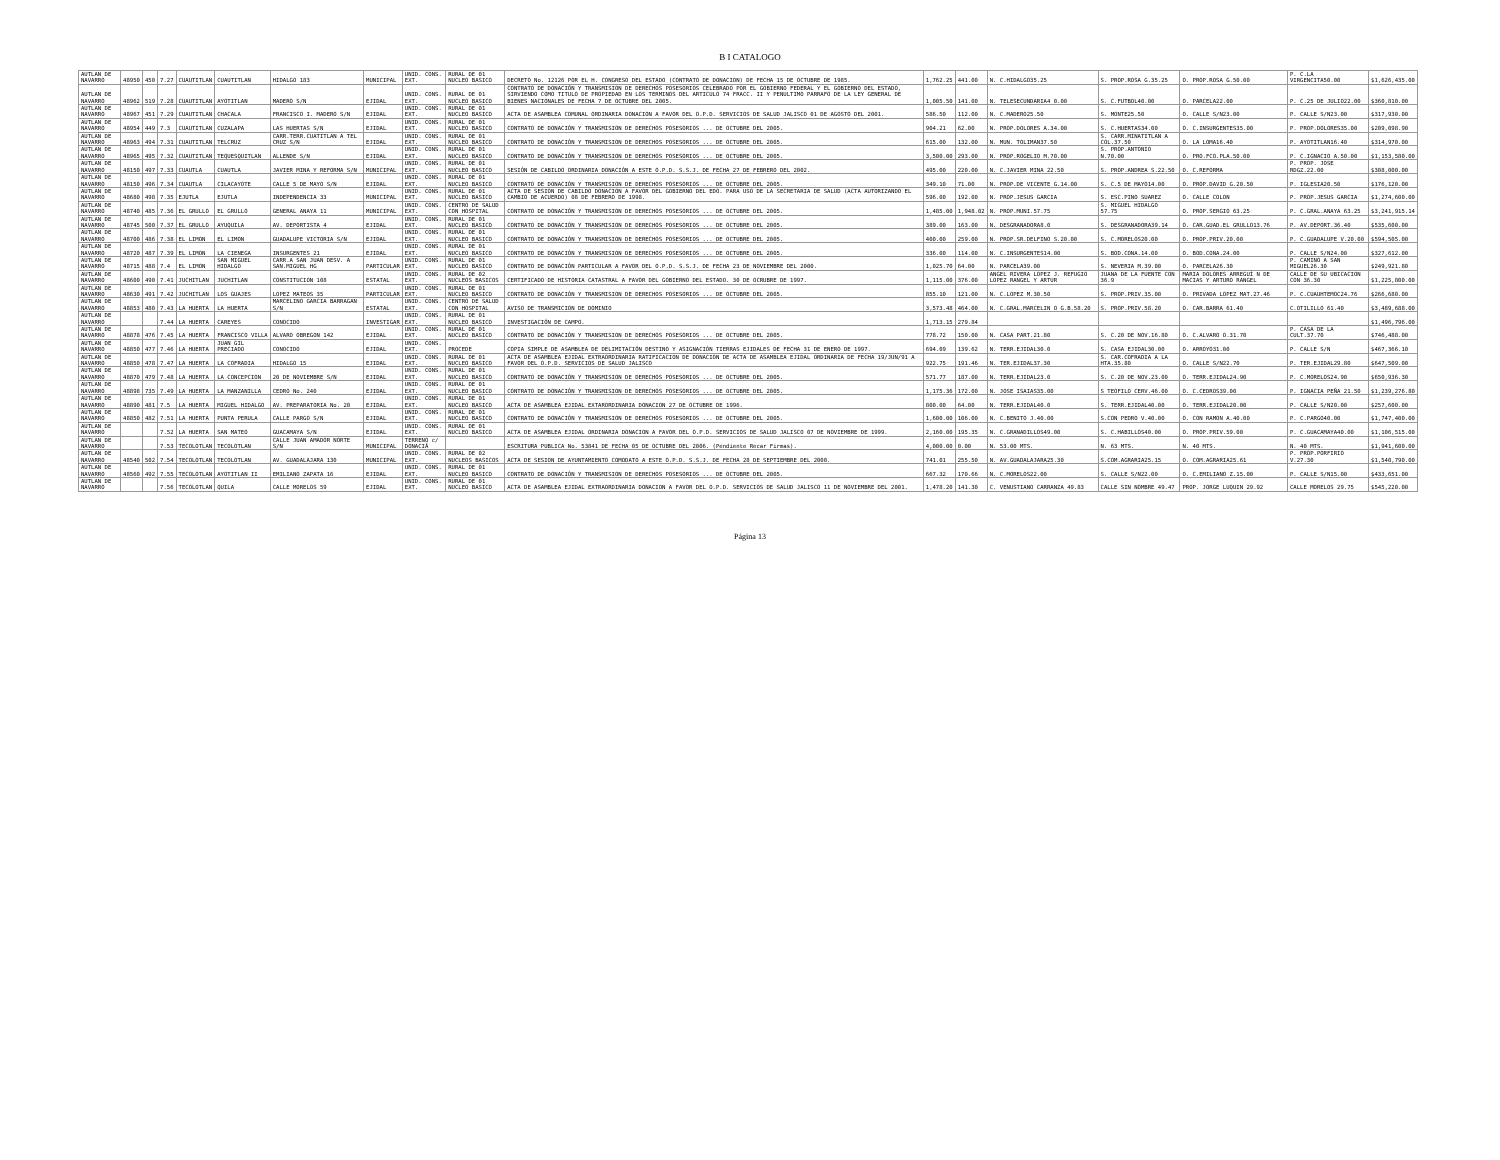B I CATALOGO
| AUTLAN DE NAVARRO | 48950 | 450 | 7.27 | CUAUTITLAN | CUAUTITLAN | HIDALGO 183 | MUNICIPAL | UNID. CONS. EXT. | RURAL DE 01 NUCLEO BASICO | DECRETO No. 12126 POR EL H. CONGRESO DEL ESTADO (CONTRATO DE DONACION) DE FECHA 15 DE OCTUBRE DE 1985. | 1,762.25 | 441.00 | N. C.HIDALGO35.25 | S. PROP.ROSA G.35.25 | O. PROP.ROSA G.50.00 | P. C.LA VIRGENCITA50.00 | $1,626,435.00 |
| AUTLAN DE NAVARRO | 48962 | 519 | 7.28 | CUAUTITLAN | AYOTITLAN | MADERO S/N | EJIDAL | UNID. CONS. EXT. | RURAL DE 01 NUCLEO BASICO | CONTRATO DE DONACIÓN Y TRANSMISION DE DERECHOS POSESORIOS CELEBRADO POR EL GOBIERNO FEDERAL Y EL GOBIERNO DEL ESTADO, SIRVIENDO COMO TITULO DE PROPIEDAD EN LOS TERMINOS DEL ARTICULO 74 FRACC. II Y PENULTIMO PARRAFO DE LA LEY GENERAL DE BIENES NACIONALES DE FECHA 7 DE OCTUBRE DEL 2005. | 1,005.50 | 141.00 | N. TELESECUNDARIA4 0.00 | S. C.FUTBOL40.00 | O. PARCELA22.00 | P. C.25 DE JULIO22.00 | $360,810.00 |
| AUTLAN DE NAVARRO | 48967 | 451 | 7.29 | CUAUTITLAN | CHACALA | FRANCISCO I. MADERO S/N | EJIDAL | UNID. CONS. EXT. | RURAL DE 01 NUCLEO BASICO | ACTA DE ASAMBLEA COMUNAL ORDINARIA DONACION A FAVOR DEL O.P.D. SERVICIOS DE SALUD JALISCO 01 DE AGOSTO DEL 2001. | 586.50 | 112.00 | N. C.MADERO25.50 | S. MONTE25.50 | O. CALLE S/N23.00 | P. CALLE S/N23.00 | $317,930.00 |
| AUTLAN DE NAVARRO | 48954 | 449 | 7.3 | CUAUTITLAN | CUZALAPA | LAS HUERTAS S/N | EJIDAL | UNID. CONS. EXT. | RURAL DE 01 NUCLEO BASICO | CONTRATO DE DONACIÓN Y TRANSMISION DE DERECHOS POSESORIOS ... DE OCTUBRE DEL 2005. | 904.21 | 62.00 | N. PROP.DOLORES A.34.00 | S. C.HUERTAS34.00 | O. C.INSURGENTES35.00 | P. PROP.DOLORES35.00 | $209,098.90 |
| AUTLAN DE NAVARRO | 48963 | 494 | 7.31 | CUAUTITLAN | TELCRUZ | CARR.TERR.CUATITLAN A TEL CRUZ S/N | EJIDAL | UNID. CONS. EXT. | RURAL DE 01 NUCLEO BASICO | CONTRATO DE DONACIÓN Y TRANSMISION DE DERECHOS POSESORIOS ... DE OCTUBRE DEL 2005. | 615.00 | 132.00 | N. MUN. TOLIMAN37.50 | S. CARR.MINATITLAN A COL.37.50 | O. LA LOMA16.40 | P. AYOTITLAN16.40 | $314,970.00 |
| AUTLAN DE NAVARRO | 48965 | 495 | 7.32 | CUAUTITLAN | TEQUESQUITLAN | ALLENDE S/N | EJIDAL | UNID. CONS. EXT. | RURAL DE 01 NUCLEO BASICO | CONTRATO DE DONACIÓN Y TRANSMISION DE DERECHOS POSESORIOS ... DE OCTUBRE DEL 2005. | 3,500.00 | 293.00 | N. PROP.ROGELIO M.70.00 | S. PROP.ANTONIO N.70.00 | O. PRO.FCO.PLA.50.00 | P. C.IGNACIO A.50.00 | $1,153,580.00 |
| AUTLAN DE NAVARRO | 48150 | 497 | 7.33 | CUAUTLA | CUAUTLA | JAVIER MINA Y REFORMA S/N | MUNICIPAL | UNID. CONS. EXT. | RURAL DE 01 NUCLEO BASICO | SESIÓN DE CABILDO ORDINARIA DONACIÓN A ESTE O.P.D. S.S.J. DE FECHA 27 DE FEBRERO DEL 2002. | 495.00 | 220.00 | N. C.JAVIER MINA 22.50 | S. PROP.ANDREA S.22.50 | O. C.REFORMA | P. PROP. JOSE RDGZ.22.00 | $308,000.00 |
| AUTLAN DE NAVARRO | 48150 | 496 | 7.34 | CUAUTLA | CILACAYOTE | CALLE 5 DE MAYO S/N | EJIDAL | UNID. CONS. EXT. | RURAL DE 01 NUCLEO BASICO | CONTRATO DE DONACIÓN Y TRANSMISION DE DERECHOS POSESORIOS ... DE OCTUBRE DEL 2005. | 349.10 | 71.00 | N. PROP.DE VICENTE G.14.00 | S. C.5 DE MAYO14.00 | O. PROP.DAVID G.20.50 | P. IGLESIA20.50 | $176,120.00 |
| AUTLAN DE NAVARRO | 48680 | 498 | 7.35 | EJUTLA | EJUTLA | INDEPENDENCIA 33 | MUNICIPAL | UNID. CONS. EXT. | RURAL DE 01 NUCLEO BASICO | ACTA DE SESION DE CABILDO DONACION A FAVOR DEL GOBIERNO DEL EDO. PARA USO DE LA SECRETARIA DE SALUD (ACTA AUTORIZANDO EL CAMBIO DE ACUERDO) 08 DE FEBRERO DE 1998. | 596.00 | 192.00 | N. PROP.JESUS GARCIA | S. ESC.PINO SUAREZ | O. CALLE COLON | P. PROP.JESUS GARCIA | $1,274,600.00 |
| AUTLAN DE NAVARRO | 48740 | 485 | 7.36 | EL GRULLO | EL GRULLO | GENERAL ANAYA 11 | MUNICIPAL | UNID. CONS. EXT. | CENTRO DE SALUD CON HOSPITAL | CONTRATO DE DONACIÓN Y TRANSMISION DE DERECHOS POSESORIOS ... DE OCTUBRE DEL 2005. | 1,485.00 | 1,948.02 | N. PROP.MUNI.57.75 | S. MIGUEL HIDALGO 57.75 | O. PROP.SERGIO 63.25 | P. C.GRAL.ANAYA 63.25 | $3,241,915.14 |
| AUTLAN DE NAVARRO | 48745 | 500 | 7.37 | EL GRULLO | AYUQUILA | AV. DEPORTISTA 4 | EJIDAL | UNID. CONS. EXT. | RURAL DE 01 NUCLEO BASICO | CONTRATO DE DONACIÓN Y TRANSMISION DE DERECHOS POSESORIOS ... DE OCTUBRE DEL 2005. | 389.00 | 163.00 | N. DESGRANADORA8.0 | S. DESGRANADORA39.14 | O. CAR.GUAD.EL GRULLO13.76 | P. AV.DEPORT.36.40 | $535,600.00 |
| AUTLAN DE NAVARRO | 48700 | 486 | 7.38 | EL LIMON | EL LIMON | GUADALUPE VICTORIA S/N | EJIDAL | UNID. CONS. EXT. | RURAL DE 01 NUCLEO BASICO | CONTRATO DE DONACIÓN Y TRANSMISION DE DERECHOS POSESORIOS ... DE OCTUBRE DEL 2005. | 400.00 | 259.00 | N. PROP.SR.DELFINO S.20.00 | S. C.MORELOS20.00 | O. PROP.PRIV.20.00 | P. C.GUADALUPE V.20.00 | $594,505.00 |
| AUTLAN DE NAVARRO | 48720 | 487 | 7.39 | EL LIMON | LA CIENEGA | INSURGENTES 21 | EJIDAL | UNID. CONS. EXT. | RURAL DE 01 NUCLEO BASICO | CONTRATO DE DONACIÓN Y TRANSMISION DE DERECHOS POSESORIOS ... DE OCTUBRE DEL 2005. | 336.00 | 114.00 | N. C.INSURGENTES14.00 | S. BOD.CONA.14.00 | O. BOD.CONA.24.00 | P. CALLE S/N24.00 | $327,612.00 |
| AUTLAN DE NAVARRO | 48715 | 488 | 7.4 | EL LIMON | SAN MIGUEL HIDALGO | CARR.A SAN JUAN DESV. A SAN.MIGUEL HG | PARTICULAR | UNID. CONS. EXT. | RURAL DE 01 NUCLEO BASICO | CONTRATO DE DONACIÓN PARTICULAR A FAVOR DEL O.P.D. S.S.J. DE FECHA 23 DE NOVIEMBRE DEL 2000. | 1,025.70 | 64.00 | N. PARCELA39.00 | S. NEVERIA M.39.00 | O. PARCELA26.30 | P. CAMINO A SAN MIGUEL26.30 | $249,921.80 |
| AUTLAN DE NAVARRO | 48600 | 490 | 7.41 | JUCHITLAN | JUCHITLAN | CONSTITUCION 108 | ESTATAL | UNID. CONS. EXT. | RURAL DE 02 NUCLEOS BASICOS | CERTIFICADO DE HISTORIA CATASTRAL A FAVOR DEL GOBIERNO DEL ESTADO. 30 DE OCRUBRE DE 1997. | 1,115.00 | 376.00 | ANGEL RIVERA LOPEZ J. REFUGIO LOPEZ RANGEL Y ARTUR | JUANA DE LA FUENTE CON 36.9 | MARIA DOLORES ARREGUÍ N DE MACIAS Y ARTURO RANGEL | CALLE DE SU UBICACION CON 36.30 | $1,225,800.00 |
| AUTLAN DE NAVARRO | 48630 | 491 | 7.42 | JUCHITLAN | LOS GUAJES | LOPEZ MATEOS 35 | PARTICULAR | UNID. CONS. EXT. | RURAL DE 01 NUCLEO BASICO | CONTRATO DE DONACIÓN Y TRANSMISION DE DERECHOS POSESORIOS ... DE OCTUBRE DEL 2005. | 855.10 | 121.00 | N. C.LOPEZ M.30.50 | S. PROP.PRIV.35.00 | O. PRIVADA LOPEZ MAT.27.46 | P. C.CUAUHTEMOC24.76 | $266,680.00 |
| AUTLAN DE NAVARRO | 48853 | 480 | 7.43 | LA HUERTA | LA HUERTA | MARCELINO GARCIA BARRAGAN S/N | ESTATAL | UNID. CONS. EXT. | CENTRO DE SALUD CON HOSPITAL | AVISO DE TRANSMICION DE DOMINIO | 3,573.48 | 464.00 | N. C.GRAL.MARCELIN O G.B.58.20 | S. PROP.PRIV.58.20 | O. CAR.BARRA 61.40 | C.OTILILLO 61.40 | $3,489,688.00 |
| AUTLAN DE NAVARRO | | | 7.44 | LA HUERTA | CAREYES | CONOCIDO | INVESTIGAR | UNID. CONS. EXT. | RURAL DE 01 NUCLEO BASICO | INVESTIGACIÓN DE CAMPO. | 1,713.15 | 279.84 | | | | | $1,496,796.00 |
| AUTLAN DE NAVARRO | 48878 | 476 | 7.45 | LA HUERTA | FRANCISCO VILLA | ALVARO OBREGON 142 | EJIDAL | UNID. CONS. EXT. | RURAL DE 01 NUCLEO BASICO | CONTRATO DE DONACIÓN Y TRANSMISION DE DERECHOS POSESORIOS ... DE OCTUBRE DEL 2005. | 778.72 | 150.00 | N. CASA PART.21.80 | S. C.20 DE NOV.16.80 | O. C.ALVARO O.31.70 | P. CASA DE LA CULT.37.70 | $746,488.00 |
| AUTLAN DE NAVARRO | 48850 | 477 | 7.46 | LA HUERTA | JUAN GIL PRECIADO | CONOCIDO | EJIDAL | UNID. CONS. EXT. | PROCEDE | COPIA SIMPLE DE ASAMBLEA DE DELIMITACIÓN DESTINO Y ASIGNACIÓN TIERRAS EJIDALES DE FECHA 31 DE ENERO DE 1997. | 694.09 | 139.62 | N. TERR.EJIDAL30.0 | S. CASA EJIDAL30.00 | O. ARROYO31.00 | P. CALLE S/N | $467,366.10 |
| AUTLAN DE NAVARRO | 48850 | 478 | 7.47 | LA HUERTA | LA COFRADIA | HIDALGO 15 | EJIDAL | UNID. CONS. EXT. | RURAL DE 01 NUCLEO BASICO | ACTA DE ASAMBLEA EJIDAL EXTRAORDINARIA RATIFICACION DE DONACION DE ACTA DE ASAMBLEA EJIDAL ORDINARIA DE FECHA 19/JUN/91 A FAVOR DEL O.P.D. SERVICIOS DE SALUD JALISCO | 922.75 | 191.46 | N. TER.EJIDAL37.30 | S. CAR.COFRADIA A LA HTA.35.80 | O. CALLE S/N22.70 | P. TER.EJIDAL29.80 | $647,509.00 |
| AUTLAN DE NAVARRO | 48870 | 479 | 7.48 | LA HUERTA | LA CONCEPCION | 20 DE NOVIEMBRE S/N | EJIDAL | UNID. CONS. EXT. | RURAL DE 01 NUCLEO BASICO | CONTRATO DE DONACIÓN Y TRANSMISION DE DERECHOS POSESORIOS ... DE OCTUBRE DEL 2005. | 571.77 | 187.00 | N. TERR.EJIDAL23.0 | S. C.20 DE NOV.23.00 | O. TERR.EJIDAL24.90 | P. C.MORELOS24.90 | $650,936.30 |
| AUTLAN DE NAVARRO | 48898 | 735 | 7.49 | LA HUERTA | LA MANZANILLA | CEDRO No. 240 | EJIDAL | UNID. CONS. EXT. | RURAL DE 01 NUCLEO BASICO | CONTRATO DE DONACIÓN Y TRANSMISION DE DERECHOS POSESORIOS ... DE OCTUBRE DEL 2005. | 1,175.36 | 172.00 | N. JOSE ISAIAS35.00 | S TEOFILO CERV.46.00 | O. C.CEDROS39.00 | P. IGNACIA PEÑA 21.50 | $1,239,276.80 |
| AUTLAN DE NAVARRO | 48890 | 481 | 7.5 | LA HUERTA | MIGUEL HIDALGO | AV. PREPARATORIA No. 20 | EJIDAL | UNID. CONS. EXT. | RURAL DE 01 NUCLEO BASICO | ACTA DE ASAMBLEA EJIDAL EXTARORDINARIA DONACION 27 DE OCTUBRE DE 1996. | 800.00 | 64.00 | N. TERR.EJIDAL40.0 | S. TERR.EJIDAL40.00 | O. TERR.EJIDAL20.00 | P. CALLE S/N20.00 | $257,600.00 |
| AUTLAN DE NAVARRO | 48850 | 482 | 7.51 | LA HUERTA | PUNTA PERULA | CALLE PARGO S/N | EJIDAL | UNID. CONS. EXT. | RURAL DE 01 NUCLEO BASICO | CONTRATO DE DONACIÓN Y TRANSMISION DE DERECHOS POSESORIOS ... DE OCTUBRE DEL 2005. | 1,600.00 | 106.00 | N. C.BENITO J.40.00 | S.CON PEDRO V.40.00 | O. CON RAMON A.40.00 | P. C.PARGO40.00 | $1,747,400.00 |
| AUTLAN DE NAVARRO | | | 7.52 | LA HUERTA | SAN MATEO | GUACAMAYA S/N | EJIDAL | UNID. CONS. EXT. | RURAL DE 01 NUCLEO BASICO | ACTA DE ASAMBLEA EJIDAL ORDINARIA DONACION A FAVOR DEL O.P.D. SERVICIOS DE SALUD JALISCO 07 DE NOVIEMBRE DE 1999. | 2,160.00 | 195.35 | N. C.GRANADILLOS49.00 | S. C.HABILLOS40.00 | O. PROP.PRIV.59.00 | P. C.GUACAMAYA40.00 | $1,106,515.00 |
| AUTLAN DE NAVARRO | | | 7.53 | TECOLOTLAN | TECOLOTLAN | CALLE JUAN AMADOR NORTE S/N | MUNICIPAL | TERRENO c/ DONACIÃ | | ESCRITURA PUBLICA No. 53841 DE FECHA 05 DE OCTUBRE DEL 2006. (Pendiente Recar Firmas). | 4,000.00 | 0.00 | N. 53.00 MTS. | N. 63 MTS. | N. 40 MTS. | N. 40 MTS. | $1,941,600.00 |
| AUTLAN DE NAVARRO | 48540 | 502 | 7.54 | TECOLOTLAN | TECOLOTLAN | AV. GUADALAJARA 130 | MUNICIPAL | UNID. CONS. EXT. | RURAL DE 02 NUCLEOS BASICOS | ACTA DE SESION DE AYUNTAMIENTO COMODATO A ESTE O.P.D. S.S.J. DE FECHA 28 DE SEPTIEMBRE DEL 2000. | 741.01 | 255.50 | N. AV.GUADALAJARA25.30 | S.COM.AGRARIA25.15 | O. COM.AGRARIA25.61 | P. PROP.PORFIRIO V.27.30 | $1,540,790.00 |
| AUTLAN DE NAVARRO | 48560 | 492 | 7.55 | TECOLOTLAN | AYOTITLAN II | EMILIANO ZAPATA 16 | EJIDAL | UNID. CONS. EXT. | RURAL DE 01 NUCLEO BASICO | CONTRATO DE DONACIÓN Y TRANSMISION DE DERECHOS POSESORIOS ... DE OCTUBRE DEL 2005. | 667.32 | 170.66 | N. C.MORELOS22.00 | S. CALLE S/N22.00 | O. C.EMILIANO Z.15.00 | P. CALLE S/N15.00 | $433,651.00 |
| AUTLAN DE NAVARRO | | | 7.56 | TECOLOTLAN | QUILA | CALLE MORELOS 59 | EJIDAL | UNID. CONS. EXT. | RURAL DE 01 NUCLEO BASICO | ACTA DE ASAMBLEA EJIDAL EXTRAORDINARIA DONACION A FAVOR DEL O.P.D. SERVICIOS DE SALUD JALISCO 11 DE NOVIEMBRE DEL 2001. | 1,478.20 | 141.30 | C. VENUSTIANO CARRANZA 49.83 | CALLE SIN NOMBRE 49.47 | PROP. JORGE LUQUIN 29.92 | CALLE MORELOS 29.75 | $545,220.00 |
Página 13